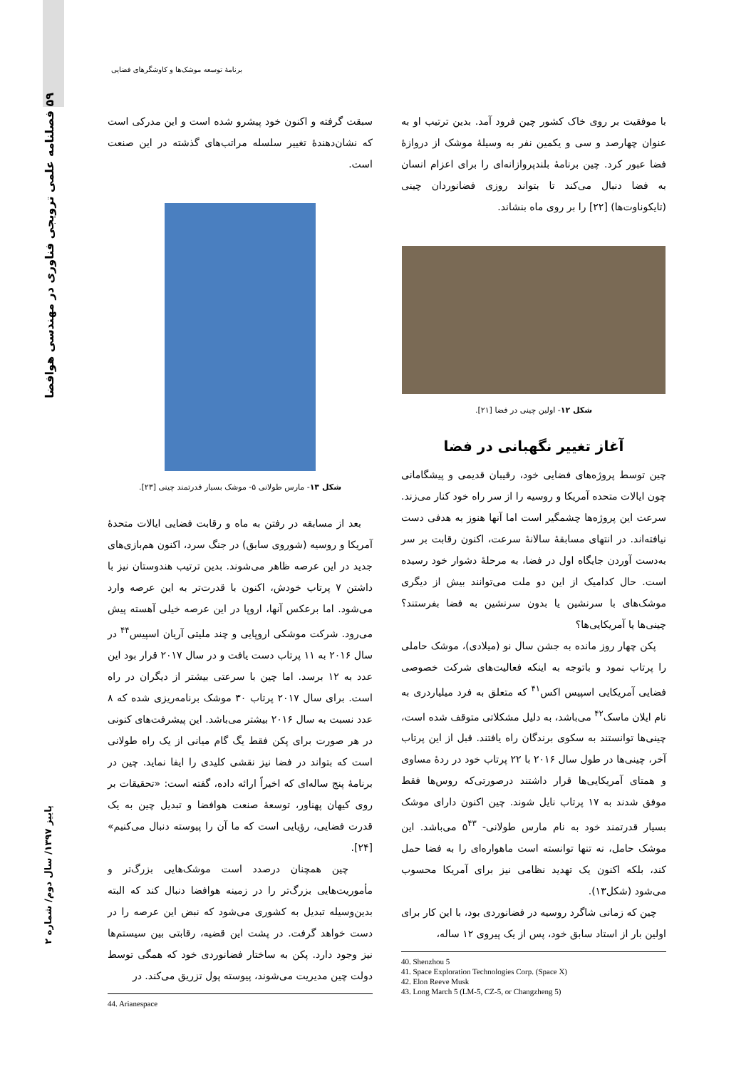۵۹ فصلنامه علمی ترویجی فناوری در مهندسی هوافضا
پاییز ۱۳۹۷/ سال دوم/ شماره ۲
برنامهٔ توسعه موشک‌ها و کاوشگرهای فضایی
با موفقیت بر روی خاک کشور چین فرود آمد. بدین ترتیب او به عنوان چهارصد و سی و یکمین نفر به وسیلهٔ موشک از دروازهٔ فضا عبور کرد. چین برنامهٔ بلندپروازانه‌ای را برای اعزام انسان به فضا دنبال می‌کند تا بتواند روزی فضانوردان چینی (تایکوناوت‌ها) [۲۲] را بر روی ماه بنشاند.
شکل ۱۲- اولین چینی در فضا [۲۱].
آغاز تغییر نگهبانی در فضا
چین توسط پروژه‌های فضایی خود، رقیبان قدیمی و پیشگامانی چون ایالات متحده آمریکا و روسیه را از سر راه خود کنار می‌زند. سرعت این پروژه‌ها چشمگیر است اما آنها هنوز به هدفی دست نیافته‌اند. در انتهای مسابقهٔ سالانهٔ سرعت، اکنون رقابت بر سر به‌دست آوردن جایگاه اول در فضا، به مرحلهٔ دشوار خود رسیده است. حال کدامیک از این دو ملت می‌توانند بیش از دیگری موشک‌های با سرنشین یا بدون سرنشین به فضا بفرستند؟ چینی‌ها یا آمریکایی‌ها؟
پکن چهار روز مانده به جشن سال نو (میلادی)، موشک حاملی را پرتاب نمود و باتوجه به اینکه فعالیت‌های شرکت خصوصی فضایی آمریکایی اسپیس اکس<sup>۴۱</sup> که متعلق به فرد میلیاردری به نام ایلان ماسک<sup>۴۲</sup> می‌باشد، به دلیل مشکلاتی متوقف شده است، چینی‌ها توانستند به سکوی برندگان راه یافتند. قبل از این پرتاب آخر، چینی‌ها در طول سال ۲۰۱۶ با ۲۲ پرتاب خود در ردهٔ مساوی و همتای آمریکایی‌ها قرار داشتند درصورتی‌که روس‌ها فقط موفق شدند به ۱۷ پرتاب نایل شوند. چین اکنون دارای موشک بسیار قدرتمند خود به نام مارس طولانی- ۵<sup>۴۳</sup> می‌باشد. این موشک حامل، نه تنها توانسته است ماهواره‌ای را به فضا حمل کند، بلکه اکنون یک تهدید نظامی نیز برای آمریکا محسوب می‌شود (شکل۱۳).
چین که زمانی شاگرد روسیه در فضانوردی بود، با این کار برای اولین بار از استاد سابق خود، پس از یک پیروی ۱۲ ساله،
40. Shenzhou 5
41. Space Exploration Technologies Corp. (Space X)
42. Elon Reeve Musk
43. Long March 5 (LM-5, CZ-5, or Changzheng 5)
سبقت گرفته و اکنون خود پیشرو شده است و این مدرکی است که نشان‌دهندهٔ تغییر سلسله مراتب‌های گذشته در این صنعت است.
شکل ۱۳- مارس طولانی ۵- موشک بسیار قدرتمند چینی [۲۳].
بعد از مسابقه در رفتن به ماه و رقابت فضایی ایالات متحدهٔ آمریکا و روسیه (شوروی سابق) در جنگ سرد، اکنون هم‌بازی‌های جدید در این عرصه ظاهر می‌شوند. بدین ترتیب هندوستان نیز با داشتن ۷ پرتاب خودش، اکنون با قدرت‌تر به این عرصه وارد می‌شود. اما برعکس آنها، اروپا در این عرصه خیلی آهسته پیش می‌رود. شرکت موشکی اروپایی و چند ملیتی آریان اسپیس<sup>۴۴</sup> در سال ۲۰۱۶ به ۱۱ پرتاب دست یافت و در سال ۲۰۱۷ قرار بود این عدد به ۱۲ برسد. اما چین با سرعتی بیشتر از دیگران در راه است. برای سال ۲۰۱۷ پرتاب ۳۰ موشک برنامه‌ریزی شده که ۸ عدد نسبت به سال ۲۰۱۶ بیشتر می‌باشد. این پیشرفت‌های کنونی در هر صورت برای پکن فقط یگ گام میانی از یک راه طولانی است که بتواند در فضا نیز نقشی کلیدی را ایفا نماید. چین در برنامهٔ پنج ساله‌ای که اخیراً ارائه داده، گفته است: «تحقیقات بر روی کیهان پهناور، توسعهٔ صنعت هوافضا و تبدیل چین به یک قدرت فضایی، رؤیایی است که ما آن را پیوسته دنبال می‌کنیم» [۲۴].
چین همچنان درصدد است موشک‌هایی بزرگ‌تر و مأموریت‌هایی بزرگ‌تر را در زمینه هوافضا دنبال کند که البته بدین‌وسیله تبدیل به کشوری می‌شود که نبض این عرصه را در دست خواهد گرفت. در پشت این قضیه، رقابتی بین سیستم‌ها نیز وجود دارد. پکن به ساختار فضانوردی خود که همگی توسط دولت چین مدیریت می‌شوند، پیوسته پول تزریق می‌کند. در
44. Arianespace